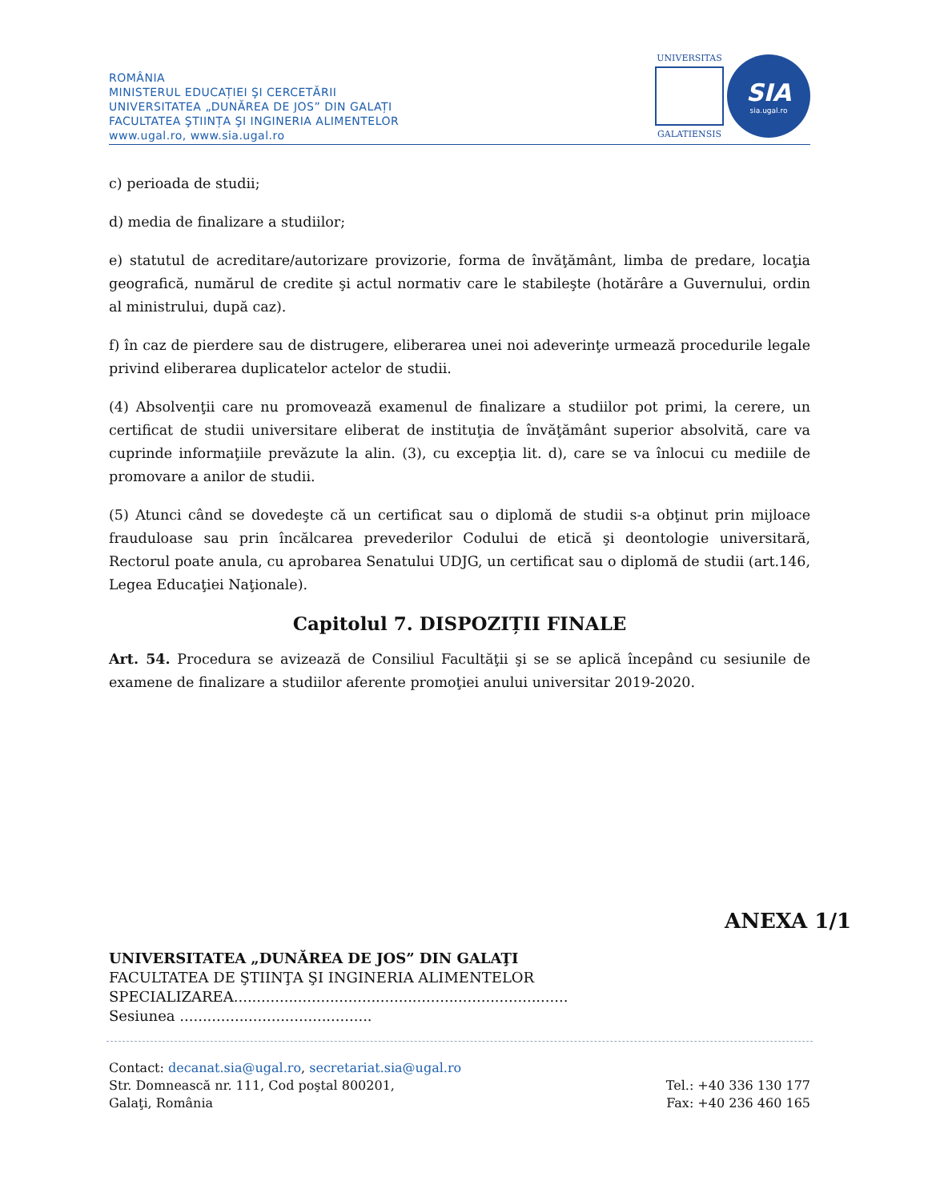ROMÂNIA
MINISTERUL EDUCAȚIEI ŞI CERCETĂRII
UNIVERSITATEA „DUNĂREA DE JOS” DIN GALAȚI
FACULTATEA ŞTIINȚA ŞI INGINERIA ALIMENTELOR
www.ugal.ro, www.sia.ugal.ro
UNIVERSITAS
GALATIENSIS
SIA
sia.ugal.ro
c) perioada de studii;
d) media de finalizare a studiilor;
e) statutul de acreditare/autorizare provizorie, forma de învăţământ, limba de predare, locaţia geografică, numărul de credite şi actul normativ care le stabileşte (hotărâre a Guvernului, ordin al ministrului, după caz).
f) în caz de pierdere sau de distrugere, eliberarea unei noi adeverinţe urmează procedurile legale privind eliberarea duplicatelor actelor de studii.
(4) Absolvenţii care nu promovează examenul de finalizare a studiilor pot primi, la cerere, un certificat de studii universitare eliberat de instituţia de învăţământ superior absolvită, care va cuprinde informaţiile prevăzute la alin. (3), cu excepţia lit. d), care se va înlocui cu mediile de promovare a anilor de studii.
(5) Atunci când se dovedeşte că un certificat sau o diplomă de studii s-a obţinut prin mijloace frauduloase sau prin încălcarea prevederilor Codului de etică şi deontologie universitară, Rectorul poate anula, cu aprobarea Senatului UDJG, un certificat sau o diplomă de studii (art.146, Legea Educaţiei Naţionale).
Capitolul 7. DISPOZIȚII FINALE
Art. 54. Procedura se avizează de Consiliul Facultăţii şi se se aplică începând cu sesiunile de examene de finalizare a studiilor aferente promoţiei anului universitar 2019-2020.
ANEXA 1/1
UNIVERSITATEA „DUNĂREA DE JOS” DIN GALAŢI
FACULTATEA DE ŞTIINŢA ŞI INGINERIA ALIMENTELOR
SPECIALIZAREA.........................................................................
Sesiunea ..........................................
Contact: decanat.sia@ugal.ro, secretariat.sia@ugal.ro
Str. Domnească nr. 111, Cod poştal 800201,
Galaţi, România
Tel.: +40 336 130 177
Fax: +40 236 460 165